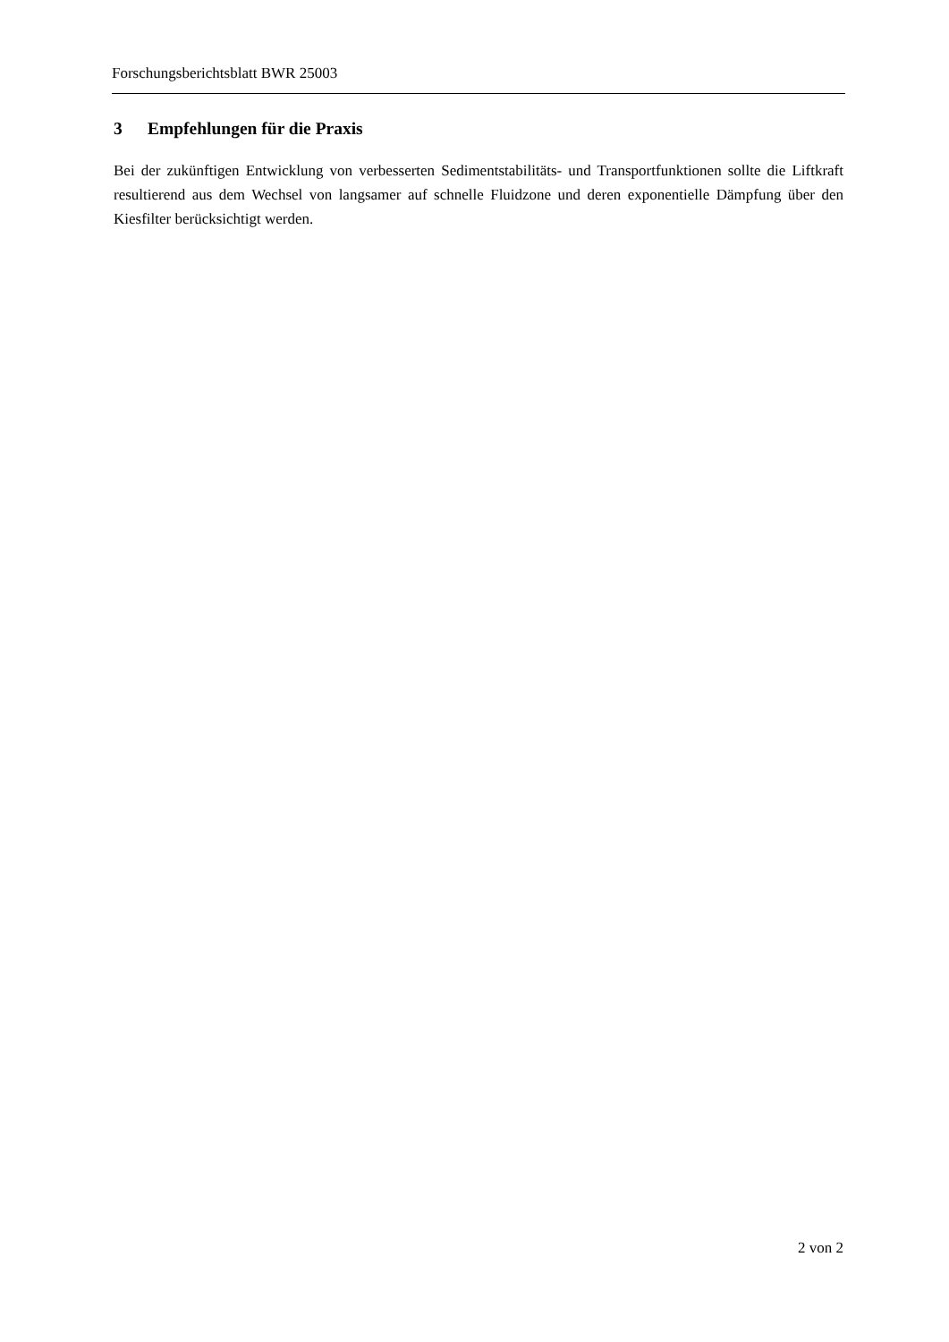Forschungsberichtsblatt BWR 25003
3 Empfehlungen für die Praxis
Bei der zukünftigen Entwicklung von verbesserten Sedimentstabilitäts- und Transportfunktionen sollte die Liftkraft resultierend aus dem Wechsel von langsamer auf schnelle Fluidzone und deren exponentielle Dämpfung über den Kiesfilter berücksichtigt werden.
2 von 2